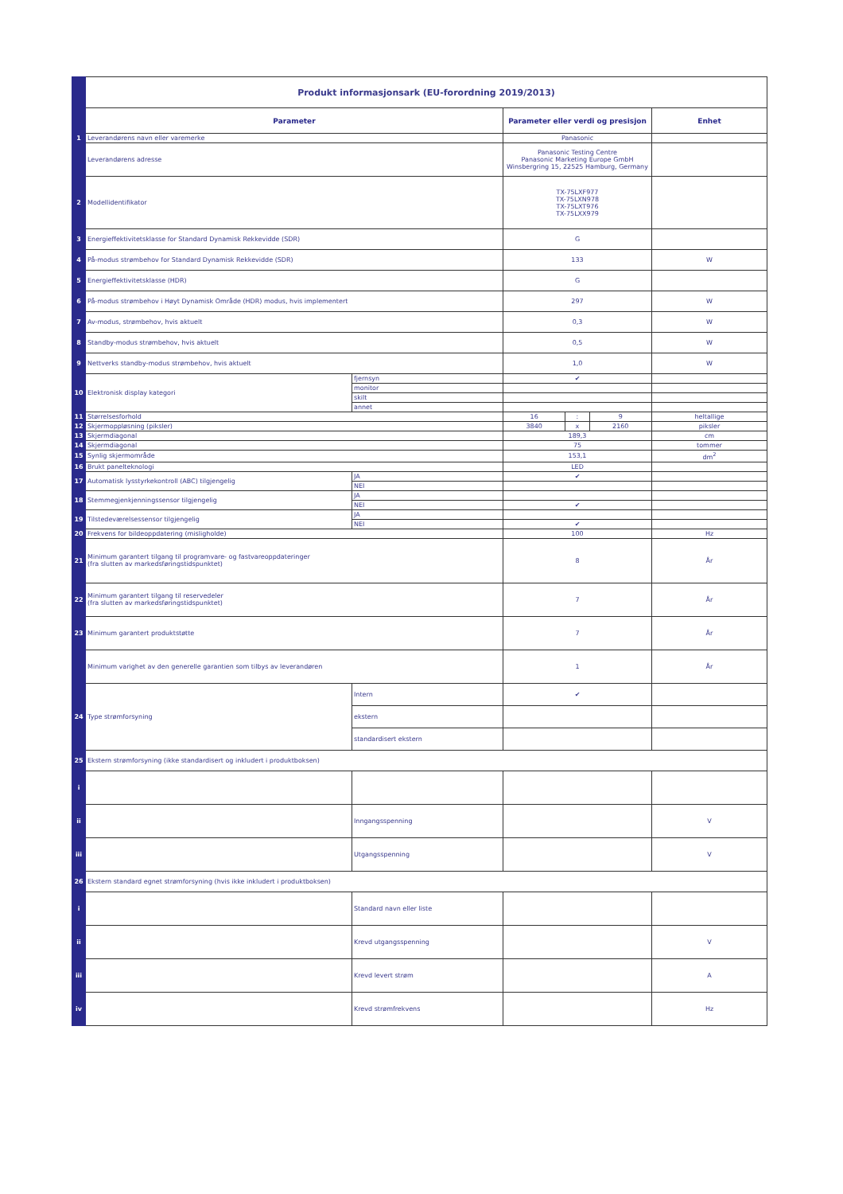| | Produkt informasjonsark (EU-forordning 2019/2013) | | | | | |
| | Parameter | | Parameter eller verdi og presisjon | | | Enhet |
| 1 | Leverandørens navn eller varemerke | | Panasonic | | | |
| | Leverandørens adresse | | Panasonic Testing Centre Panasonic Marketing Europe GmbH Winsbergring 15, 22525 Hamburg, Germany | | | |
| 2 | Modellidentifikator | | TX-75LXF977 TX-75LXN978 TX-75LXT976 TX-75LXX979 | | | |
| 3 | Energieffektivitetsklasse for Standard Dynamisk Rekkevidde (SDR) | | G | | | |
| 4 | På-modus strømbehov for Standard Dynamisk Rekkevidde (SDR) | | 133 | | | W |
| 5 | Energieffektivitetsklasse (HDR) | | G | | | |
| 6 | På-modus strømbehov i Høyt Dynamisk Område (HDR) modus, hvis implementert | | 297 | | | W |
| 7 | Av-modus, strømbehov, hvis aktuelt | | 0,3 | | | W |
| 8 | Standby-modus strømbehov, hvis aktuelt | | 0,5 | | | W |
| 9 | Nettverks standby-modus strømbehov, hvis aktuelt | | 1,0 | | | W |
| 10 | Elektronisk display kategori | fjernsyn | ✔ | | | |
| | | monitor | | | | |
| | | skilt | | | | |
| | | annet | | | | |
| 11 | Størrelsesforhold | | 16 | : | 9 | heltallige |
| 12 | Skjermoppløsning (piksler) | | 3840 | x | 2160 | piksler |
| 13 | Skjermdiagonal | | 189,3 | | | cm |
| 14 | Skjermdiagonal | | 75 | | | tommer |
| 15 | Synlig skjermområde | | 153,1 | | | dm<sup>2</sup> |
| 16 | Brukt panelteknologi | | LED | | | |
| 17 | Automatisk lysstyrkekontroll (ABC) tilgjengelig | JA | ✔ | | | |
| | | NEI | | | | |
| 18 | Stemmegjenkjenningssensor tilgjengelig | JA | | | | |
| | | NEI | ✔ | | | |
| 19 | Tilstedeværelsessensor tilgjengelig | JA | | | | |
| | | NEI | ✔ | | | |
| 20 | Frekvens for bildeoppdatering (misligholde) | | 100 | | | Hz |
| 21 | Minimum garantert tilgang til programvare- og fastvareoppdateringer (fra slutten av markedsføringstidspunktet) | | 8 | | | År |
| 22 | Minimum garantert tilgang til reservedeler (fra slutten av markedsføringstidspunktet) | | 7 | | | År |
| 23 | Minimum garantert produktstøtte | | 7 | | | År |
| | Minimum varighet av den generelle garantien som tilbys av leverandøren | | 1 | | | År |
| 24 | Type strømforsyning | Intern | ✔ | | | |
| | | ekstern | | | | |
| | | standardisert ekstern | | | | |
| 25 | Ekstern strømforsyning (ikke standardisert og inkludert i produktboksen) | | | | | |
| i | | | | | | |
| ii | | Inngangsspenning | | | | V |
| iii | | Utgangsspenning | | | | V |
| 26 | Ekstern standard egnet strømforsyning (hvis ikke inkludert i produktboksen) | | | | | |
| i | | Standard navn eller liste | | | | |
| ii | | Krevd utgangsspenning | | | | V |
| iii | | Krevd levert strøm | | | | A |
| iv | | Krevd strømfrekvens | | | | Hz |